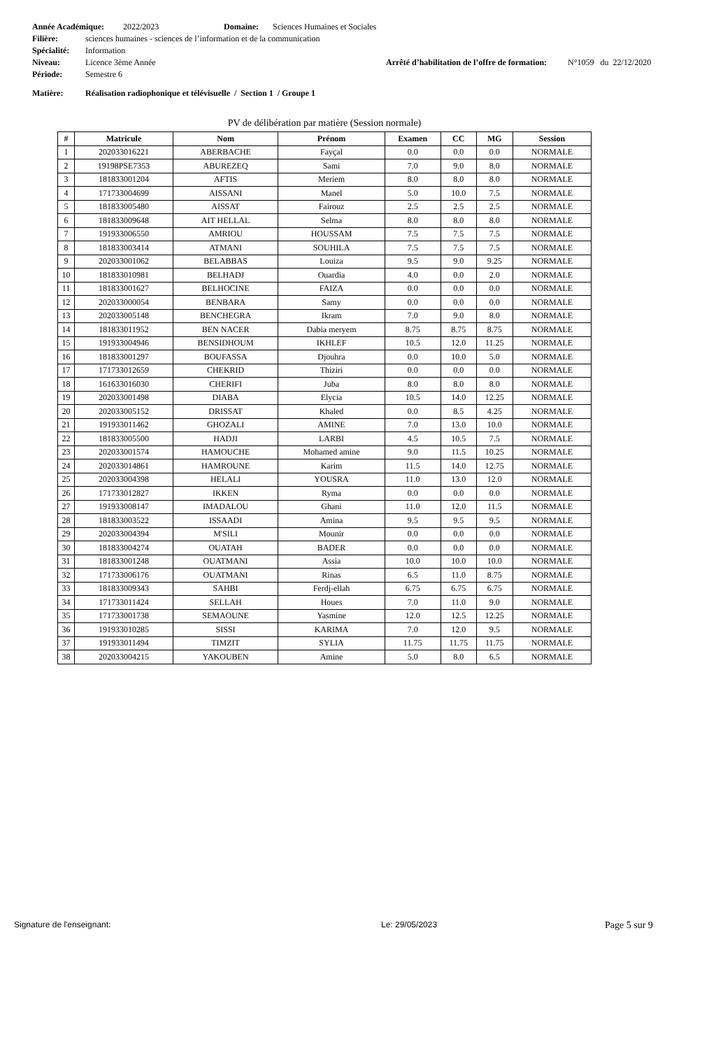Année Académique: 2022/2023 Domaine: Sciences Humaines et Sociales
Filière: sciences humaines - sciences de l’information et de la communication
Spécialité: Information
Niveau: Licence 3ème Année Arrêté d’habilitation de l’offre de formation: N°1059 du 22/12/2020
Période: Semestre 6
Matière: Réalisation radiophonique et télévisuelle / Section 1 / Groupe 1
PV de délibération par matière (Session normale)
| # | Matricule | Nom | Prénom | Examen | CC | MG | Session |
| --- | --- | --- | --- | --- | --- | --- | --- |
| 1 | 202033016221 | ABERBACHE | Fayçal | 0.0 | 0.0 | 0.0 | NORMALE |
| 2 | 19198PSE7353 | ABUREZEQ | Sami | 7.0 | 9.0 | 8.0 | NORMALE |
| 3 | 181833001204 | AFTIS | Meriem | 8.0 | 8.0 | 8.0 | NORMALE |
| 4 | 171733004699 | AISSANI | Manel | 5.0 | 10.0 | 7.5 | NORMALE |
| 5 | 181833005480 | AISSAT | Fairouz | 2.5 | 2.5 | 2.5 | NORMALE |
| 6 | 181833009648 | AIT HELLAL | Selma | 8.0 | 8.0 | 8.0 | NORMALE |
| 7 | 191933006550 | AMRIOU | HOUSSAM | 7.5 | 7.5 | 7.5 | NORMALE |
| 8 | 181833003414 | ATMANI | SOUHILA | 7.5 | 7.5 | 7.5 | NORMALE |
| 9 | 202033001062 | BELABBAS | Louiza | 9.5 | 9.0 | 9.25 | NORMALE |
| 10 | 181833010981 | BELHADJ | Ouardia | 4.0 | 0.0 | 2.0 | NORMALE |
| 11 | 181833001627 | BELHOCINE | FAIZA | 0.0 | 0.0 | 0.0 | NORMALE |
| 12 | 202033000054 | BENBARA | Samy | 0.0 | 0.0 | 0.0 | NORMALE |
| 13 | 202033005148 | BENCHEGRA | Ikram | 7.0 | 9.0 | 8.0 | NORMALE |
| 14 | 181833011952 | BEN NACER | Dabia meryem | 8.75 | 8.75 | 8.75 | NORMALE |
| 15 | 191933004946 | BENSIDHOUM | IKHLEF | 10.5 | 12.0 | 11.25 | NORMALE |
| 16 | 181833001297 | BOUFASSA | Djouhra | 0.0 | 10.0 | 5.0 | NORMALE |
| 17 | 171733012659 | CHEKRID | Thiziri | 0.0 | 0.0 | 0.0 | NORMALE |
| 18 | 161633016030 | CHERIFI | Juba | 8.0 | 8.0 | 8.0 | NORMALE |
| 19 | 202033001498 | DIABA | Elycia | 10.5 | 14.0 | 12.25 | NORMALE |
| 20 | 202033005152 | DRISSAT | Khaled | 0.0 | 8.5 | 4.25 | NORMALE |
| 21 | 191933011462 | GHOZALI | AMINE | 7.0 | 13.0 | 10.0 | NORMALE |
| 22 | 181833005500 | HADJI | LARBI | 4.5 | 10.5 | 7.5 | NORMALE |
| 23 | 202033001574 | HAMOUCHE | Mohamed amine | 9.0 | 11.5 | 10.25 | NORMALE |
| 24 | 202033014861 | HAMROUNE | Karim | 11.5 | 14.0 | 12.75 | NORMALE |
| 25 | 202033004398 | HELALI | YOUSRA | 11.0 | 13.0 | 12.0 | NORMALE |
| 26 | 171733012827 | IKKEN | Ryma | 0.0 | 0.0 | 0.0 | NORMALE |
| 27 | 191933008147 | IMADALOU | Ghani | 11.0 | 12.0 | 11.5 | NORMALE |
| 28 | 181833003522 | ISSAADI | Amina | 9.5 | 9.5 | 9.5 | NORMALE |
| 29 | 202033004394 | M'SILI | Mounir | 0.0 | 0.0 | 0.0 | NORMALE |
| 30 | 181833004274 | OUATAH | BADER | 0.0 | 0.0 | 0.0 | NORMALE |
| 31 | 181833001248 | OUATMANI | Assia | 10.0 | 10.0 | 10.0 | NORMALE |
| 32 | 171733006176 | OUATMANI | Rinas | 6.5 | 11.0 | 8.75 | NORMALE |
| 33 | 181833009343 | SAHBI | Ferdj-ellah | 6.75 | 6.75 | 6.75 | NORMALE |
| 34 | 171733011424 | SELLAH | Houes | 7.0 | 11.0 | 9.0 | NORMALE |
| 35 | 171733001738 | SEMAOUNE | Yasmine | 12.0 | 12.5 | 12.25 | NORMALE |
| 36 | 191933010285 | SISSI | KARIMA | 7.0 | 12.0 | 9.5 | NORMALE |
| 37 | 191933011494 | TIMZIT | SYLIA | 11.75 | 11.75 | 11.75 | NORMALE |
| 38 | 202033004215 | YAKOUBEN | Amine | 5.0 | 8.0 | 6.5 | NORMALE |
Signature de l'enseignant: Le: 29/05/2023 Page 5 sur 9